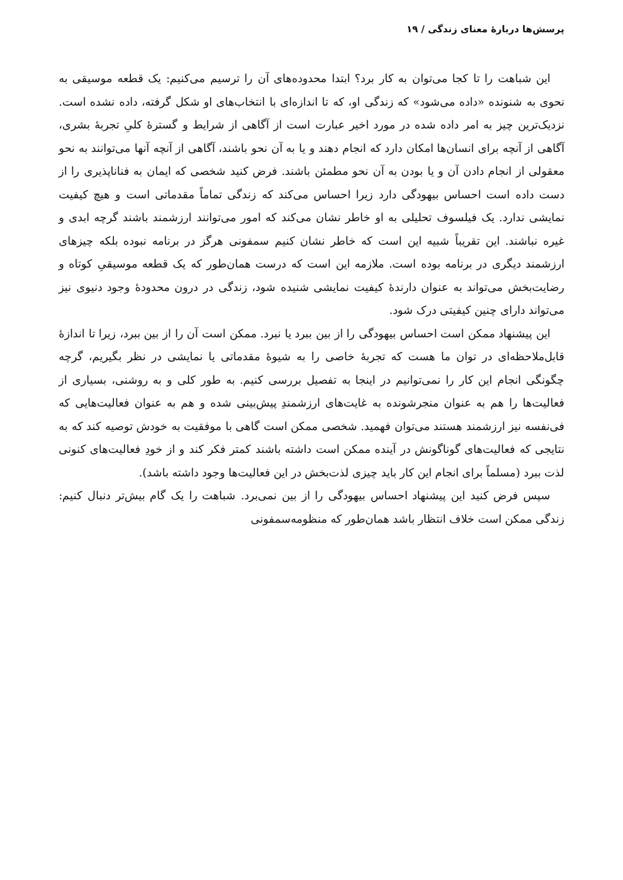پرسش‌ها دربارهٔ معنای زندگی / ۱۹
این شباهت را تا کجا می‌توان به کار برد؟ ابتدا محدوده‌های آن را ترسیم می‌کنیم: یک قطعه موسیقی به نحوی به شنونده «داده می‌شود» که زندگی او، که تا اندازه‌ای با انتخاب‌های او شکل گرفته، داده نشده است. نزدیک‌ترین چیز به امر داده شده در مورد اخیر عبارت است از آگاهی از شرایط و گسترهٔ کلیِ تجربهٔ بشری، آگاهی از آنچه برای انسان‌ها امکان دارد که انجام دهند و یا به آن نحو باشند، آگاهی از آنچه آنها می‌توانند به نحو معقولی از انجام دادن آن و یا بودن به آن نحو مطمئن باشند. فرض کنید شخصی که ایمان به فناناپذیری را از دست داده است احساس بیهودگی دارد زیرا احساس می‌کند که زندگی تماماً مقدماتی است و هیچ کیفیت نمایشی ندارد. یک فیلسوف تحلیلی به او خاطر نشان می‌کند که امور می‌توانند ارزشمند باشند گرچه ابدی و غیره نباشند. این تقریباً شبیه این است که خاطر نشان کنیم سمفونی هرگز در برنامه نبوده بلکه چیزهای ارزشمند دیگری در برنامه بوده است. ملازمه این است که درست همان‌طور که یک قطعه موسیقیِ کوتاه و رضایت‌بخش می‌تواند به عنوان دارندهٔ کیفیت نمایشی شنیده شود، زندگی در درون محدودهٔ وجود دنیوی نیز می‌تواند دارای چنین کیفیتی درک شود.
این پیشنهاد ممکن است احساس بیهودگی را از بین ببرد یا نبرد. ممکن است آن را از بین ببرد، زیرا تا اندازهٔ قابل‌ملاحظه‌ای در توان ما هست که تجربهٔ خاصی را به شیوهٔ مقدماتی یا نمایشی در نظر بگیریم، گرچه چگونگی انجام این کار را نمی‌توانیم در اینجا به تفصیل بررسی کنیم. به طور کلی و به روشنی، بسیاری از فعالیت‌ها را هم به عنوان منجرشونده به غایت‌های ارزشمندِ پیش‌بینی شده و هم به عنوان فعالیت‌هایی که فی‌نفسه نیز ارزشمند هستند می‌توان فهمید. شخصی ممکن است گاهی با موفقیت به خودش توصیه کند که به نتایجی که فعالیت‌های گوناگونش در آینده ممکن است داشته باشند کمتر فکر کند و از خودِ فعالیت‌های کنونی لذت ببرد (مسلماً برای انجام این کار باید چیزی لذت‌بخش در این فعالیت‌ها وجود داشته باشد).
سپس فرض کنید این پیشنهاد احساس بیهودگی را از بین نمی‌برد. شباهت را یک گام بیش‌تر دنبال کنیم: زندگی ممکن است خلاف انتظار باشد همان‌طور که منظومه‌سمفونی